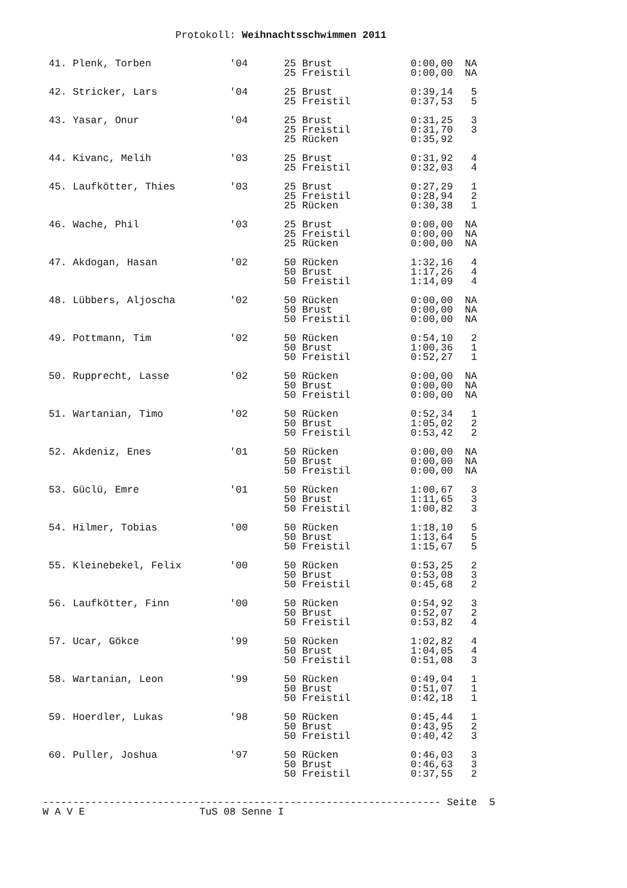Protokoll: Weihnachtsschwimmen 2011


 41. Plenk, Torben             '04      25 Brust             0:00,00  NA
                                        25 Freistil          0:00,00  NA

 42. Stricker, Lars            '04      25 Brust             0:39,14   5
                                        25 Freistil          0:37,53   5

 43. Yasar, Onur               '04      25 Brust             0:31,25   3
                                        25 Freistil          0:31,70   3
                                        25 Rücken            0:35,92

 44. Kivanc, Melih             '03      25 Brust             0:31,92   4
                                        25 Freistil          0:32,03   4

 45. Laufkötter, Thies         '03      25 Brust             0:27,29   1
                                        25 Freistil          0:28,94   2
                                        25 Rücken            0:30,38   1

 46. Wache, Phil               '03      25 Brust             0:00,00  NA
                                        25 Freistil          0:00,00  NA
                                        25 Rücken            0:00,00  NA

 47. Akdogan, Hasan            '02      50 Rücken            1:32,16   4
                                        50 Brust             1:17,26   4
                                        50 Freistil          1:14,09   4

 48. Lübbers, Aljoscha         '02      50 Rücken            0:00,00  NA
                                        50 Brust             0:00,00  NA
                                        50 Freistil          0:00,00  NA

 49. Pottmann, Tim             '02      50 Rücken            0:54,10   2
                                        50 Brust             1:00,36   1
                                        50 Freistil          0:52,27   1

 50. Rupprecht, Lasse          '02      50 Rücken            0:00,00  NA
                                        50 Brust             0:00,00  NA
                                        50 Freistil          0:00,00  NA

 51. Wartanian, Timo           '02      50 Rücken            0:52,34   1
                                        50 Brust             1:05,02   2
                                        50 Freistil          0:53,42   2

 52. Akdeniz, Enes             '01      50 Rücken            0:00,00  NA
                                        50 Brust             0:00,00  NA
                                        50 Freistil          0:00,00  NA

 53. Güclü, Emre               '01      50 Rücken            1:00,67   3
                                        50 Brust             1:11,65   3
                                        50 Freistil          1:00,82   3

 54. Hilmer, Tobias            '00      50 Rücken            1:18,10   5
                                        50 Brust             1:13,64   5
                                        50 Freistil          1:15,67   5

 55. Kleinebekel, Felix        '00      50 Rücken            0:53,25   2
                                        50 Brust             0:53,08   3
                                        50 Freistil          0:45,68   2

 56. Laufkötter, Finn          '00      50 Rücken            0:54,92   3
                                        50 Brust             0:52,07   2
                                        50 Freistil          0:53,82   4

 57. Ucar, Gökce               '99      50 Rücken            1:02,82   4
                                        50 Brust             1:04,05   4
                                        50 Freistil          0:51,08   3

 58. Wartanian, Leon           '99      50 Rücken            0:49,04   1
                                        50 Brust             0:51,07   1
                                        50 Freistil          0:42,18   1

 59. Hoerdler, Lukas           '98      50 Rücken            0:45,44   1
                                        50 Brust             0:43,95   2
                                        50 Freistil          0:40,42   3

 60. Puller, Joshua            '97      50 Rücken            0:46,03   3
                                        50 Brust             0:46,63   3
                                        50 Freistil          0:37,55   2


------------------------------------------------------------------ Seite  5
W A V E                   TuS 08 Senne I